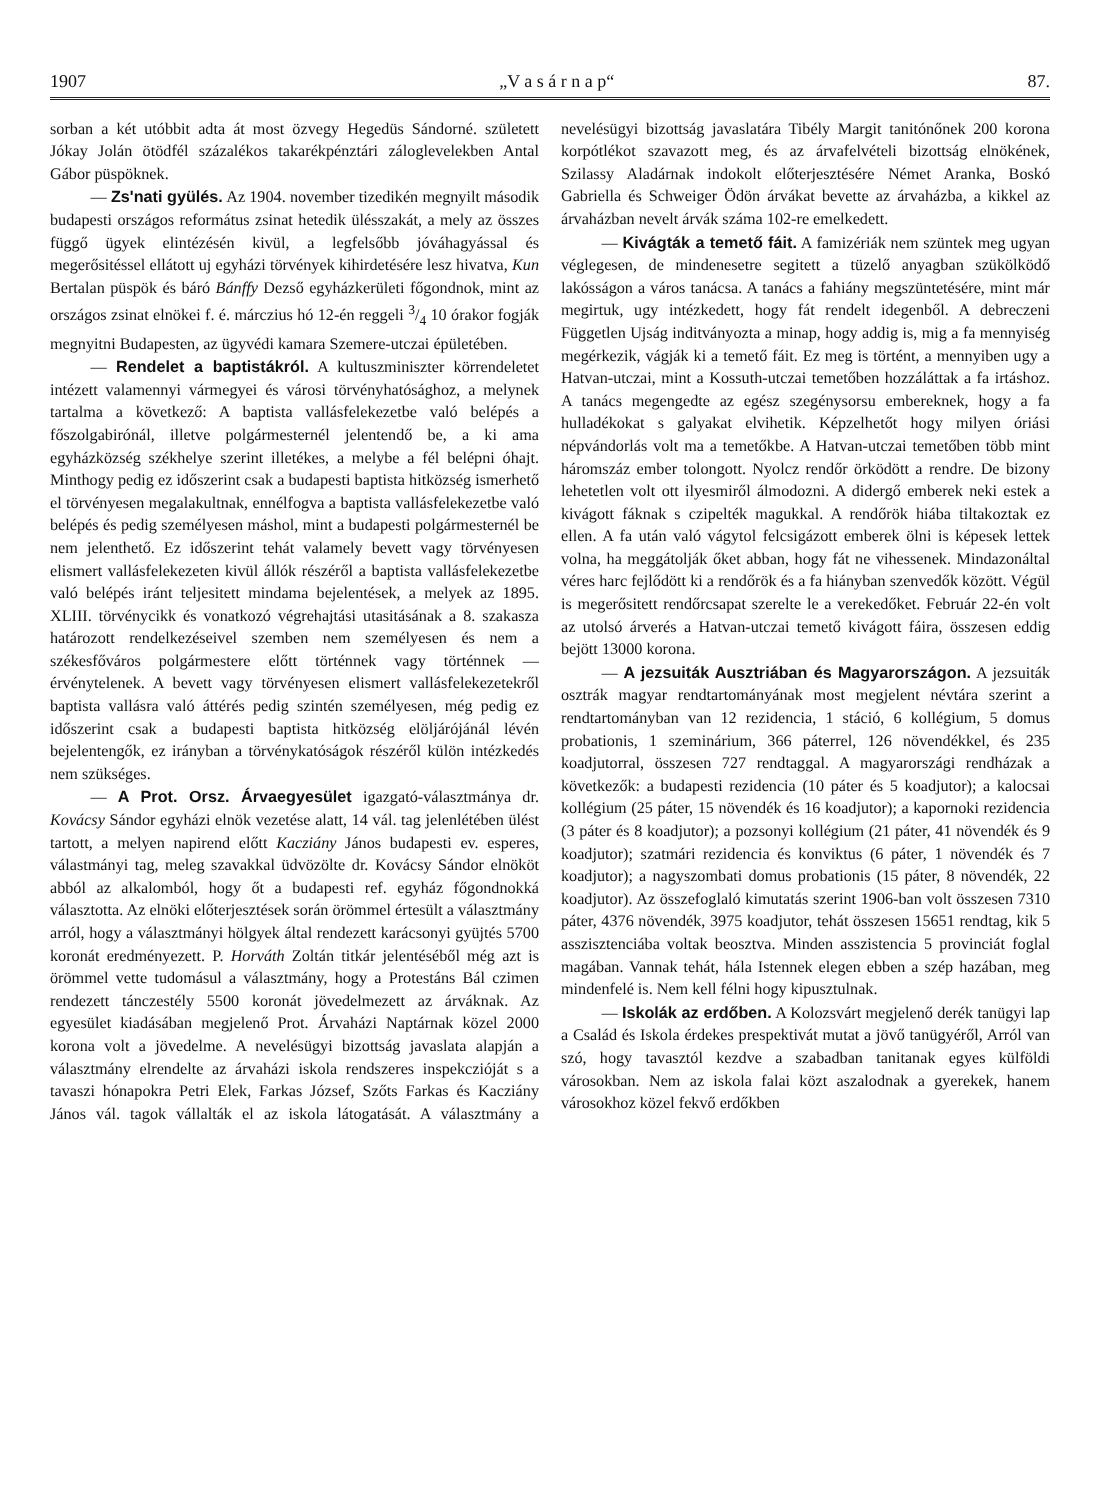1907 „V a s á r n a p“87.
sorban a két utóbbit adta át most özvegy Hegedüs Sándorné. született Jókay Jolán ötödfél százalékos takarékpénztári záloglevelekben Antal Gábor püspöknek.
— Zs'nati gyülés. Az 1904. november tizedikén megnyilt második budapesti országos református zsinat hetedik ülésszakát, a mely az összes függő ügyek elintézésén kivül, a legfelsőbb jóváhagyással és megerősitéssel ellátott uj egyházi törvények kihirdetésére lesz hivatva, Kun Bertalan püspök és báró Bánffy Dezső egyházkerületi főgondnok, mint az országos zsinat elnökei f. é. márczius hó 12-én reggeli 3/4 10 órakor fogják megnyitni Budapesten, az ügyvédi kamara Szemere-utczai épületében.
— Rendelet a baptistákról. A kultuszminiszter körrendeletet intézett valamennyi vármegyei és városi törvényhatósághoz, a melynek tartalma a következő: A baptista vallásfelekezetbe való belépés a főszolgabirónál, illetve polgármesternél jelentendő be, a ki ama egyházközség székhelye szerint illetékes, a melybe a fél belépni óhajt. Minthogy pedig ez időszerint csak a budapesti baptista hitközség ismerhető el törvényesen megalakultnak, ennélfogva a baptista vallásfelekezetbe való belépés és pedig személyesen máshol, mint a budapesti polgármesternél be nem jelenthető. Ez időszerint tehát valamely bevett vagy törvényesen elismert vallásfelekezeten kivül állók részéről a baptista vallásfelekezetbe való belépés iránt teljesitett mindama bejelentések, a melyek az 1895. XLIII. törvénycikk és vonatkozó végrehajtási utasitásának a 8. szakasza határozott rendelkezéseivel szemben nem személyesen és nem a székesfőváros polgármestere előtt történnek vagy történnek — érvénytelenek. A bevett vagy törvényesen elismert vallásfelekezetekről baptista vallásra való áttérés pedig szintén személyesen, még pedig ez időszerint csak a budapesti baptista hitközség elöljárójánál lévén bejelentengők, ez irányban a törvénykatóságok részéről külön intézkedés nem szükséges.
— A Prot. Orsz. Árvaegyesület igazgató-választmánya dr. Kovácsy Sándor egyházi elnök vezetése alatt, 14 vál. tag jelenlétében ülést tartott, a melyen napirend előtt Kacziány János budapesti ev. esperes, válastmányi tag, meleg szavakkal üdvözölte dr. Kovácsy Sándor elnököt abból az alkalomból, hogy őt a budapesti ref. egyház főgondnokká választotta. Az elnöki előterjesztések során örömmel értesült a választmány arról, hogy a választmányi hölgyek által rendezett karácsonyi gyüjtés 5700 koronát eredményezett. P. Horváth Zoltán titkár jelentéséből még azt is örömmel vette tudomásul a választmány, hogy a Protestáns Bál czimen rendezett tánczestély 5500 koronát jövedelmezett az árváknak. Az egyesület kiadásában megjelenő Prot. Árvaházi Naptárnak közel 2000 korona volt a jövedelme. A nevelésügyi bizottság javaslata alapján a választmány elrendelte az árvaházi iskola rendszeres inspekczióját s a tavaszi hónapokra Petri Elek, Farkas József, Szőts Farkas és Kacziány János vál. tagok vállalták el az iskola látogatását. A választmány a nevelésügyi bizottság javaslatára Tibély Margit tanitónőnek 200 korona korpótlékot szavazott meg, és az árvafelvételi bizottság elnökének, Szilassy Aladárnak indokolt előterjesztésére Német Aranka, Boskó Gabriella és Schweiger Ödön árvákat bevette az árvaházba, a kikkel az árvaházban nevelt árvák száma 102-re emelkedett.
— Kivágták a temető fáit. A famizériák nem szüntek meg ugyan véglegesen, de mindenesetre segitett a tüzelő anyagban szükölködő lakósságon a város tanácsa. A tanács a fahiány megszüntetésére, mint már megirtuk, ugy intézkedett, hogy fát rendelt idegenből. A debreczeni Független Ujság inditványozta a minap, hogy addig is, mig a fa mennyiség megérkezik, vágják ki a temető fáit. Ez meg is történt, a mennyiben ugy a Hatvan-utczai, mint a Kossuth-utczai temetőben hozzáláttak a fa irtáshoz. A tanács megengedte az egész szegénysorsu embereknek, hogy a fa hulladékokat s galyakat elvihetik. Képzelhetőt hogy milyen óriási népvándorlás volt ma a temetőkbe. A Hatvan-utczai temetőben több mint háromszáz ember tolongott. Nyolcz rendőr örködött a rendre. De bizony lehetetlen volt ott ilyesmiről álmodozni. A didergő emberek neki estek a kivágott fáknak s czipelték magukkal. A rendőrök hiába tiltakoztak ez ellen. A fa után való vágytol felcsigázott emberek ölni is képesek lettek volna, ha meggátolják őket abban, hogy fát ne vihessenek. Mindazonáltal véres harc fejlődött ki a rendőrök és a fa hiányban szenvedők között. Végül is megerősitett rendőrcsapat szerelte le a verekedőket. Február 22-én volt az utolsó árverés a Hatvan-utczai temető kivágott fáira, összesen eddig bejött 13000 korona.
— A jezsuiták Ausztriában és Magyarországon. A jezsuiták osztrák magyar rendtartományának most megjelent névtára szerint a rendtartományban van 12 rezidencia, 1 stáció, 6 kollégium, 5 domus probationis, 1 szeminárium, 366 páterrel, 126 növendékkel, és 235 koadjutorral, összesen 727 rendtaggal. A magyarországi rendházak a következők: a budapesti rezidencia (10 páter és 5 koadjutor); a kalocsai kollégium (25 páter, 15 növendék és 16 koadjutor); a kapornoki rezidencia (3 páter és 8 koadjutor); a pozsonyi kollégium (21 páter, 41 növendék és 9 koadjutor); szatmári rezidencia és konviktus (6 páter, 1 növendék és 7 koadjutor); a nagyszombati domus probationis (15 páter, 8 növendék, 22 koadjutor). Az összefoglaló kimutatás szerint 1906-ban volt összesen 7310 páter, 4376 növendék, 3975 koadjutor, tehát összesen 15651 rendtag, kik 5 asszisztenciába voltak beosztva. Minden asszistencia 5 provinciát foglal magában. Vannak tehát, hála Istennek elegen ebben a szép hazában, meg mindenfelé is. Nem kell félni hogy kipusztulnak.
— Iskolák az erdőben. A Kolozsvárt megjelenő derék tanügyi lap a Család és Iskola érdekes prespektivát mutat a jövő tanügyéről, Arról van szó, hogy tavasztól kezdve a szabadban tanitanak egyes külföldi városokban. Nem az iskola falai közt aszalodnak a gyerekek, hanem városokhoz közel fekvő erdőkben